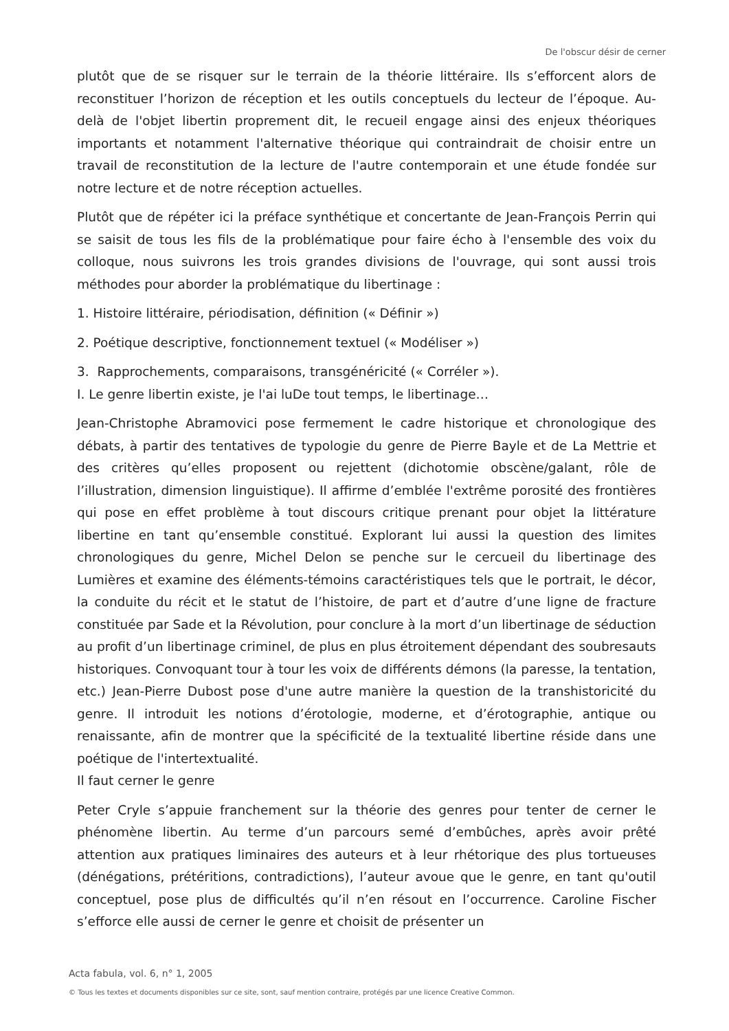De l'obscur désir de cerner
plutôt que de se risquer sur le terrain de la théorie littéraire. Ils s’efforcent alors de reconstituer l’horizon de réception et les outils conceptuels du lecteur de l’époque. Au-delà de l'objet libertin proprement dit, le recueil engage ainsi des enjeux théoriques importants et notamment l'alternative théorique qui contraindrait de choisir entre un travail de reconstitution de la lecture de l'autre contemporain et une étude fondée sur notre lecture et de notre réception actuelles.
Plutôt que de répéter ici la préface synthétique et concertante de Jean-François Perrin qui se saisit de tous les fils de la problématique pour faire écho à l'ensemble des voix du colloque, nous suivrons les trois grandes divisions de l'ouvrage, qui sont aussi trois méthodes pour aborder la problématique du libertinage :
1. Histoire littéraire, périodisation, définition (« Définir »)
2. Poétique descriptive, fonctionnement textuel (« Modéliser »)
3. Rapprochements, comparaisons, transgénéricité (« Corréler »).
I. Le genre libertin existe, je l'ai luDe tout temps, le libertinage…
Jean-Christophe Abramovici pose fermement le cadre historique et chronologique des débats, à partir des tentatives de typologie du genre de Pierre Bayle et de La Mettrie et des critères qu’elles proposent ou rejettent (dichotomie obscène/galant, rôle de l’illustration, dimension linguistique). Il affirme d’emblée l'extrême porosité des frontières qui pose en effet problème à tout discours critique prenant pour objet la littérature libertine en tant qu’ensemble constitué. Explorant lui aussi la question des limites chronologiques du genre, Michel Delon se penche sur le cercueil du libertinage des Lumières et examine des éléments-témoins caractéristiques tels que le portrait, le décor, la conduite du récit et le statut de l’histoire, de part et d’autre d’une ligne de fracture constituée par Sade et la Révolution, pour conclure à la mort d’un libertinage de séduction au profit d’un libertinage criminel, de plus en plus étroitement dépendant des soubresauts historiques. Convoquant tour à tour les voix de différents démons (la paresse, la tentation, etc.) Jean-Pierre Dubost pose d'une autre manière la question de la transhistoricité du genre. Il introduit les notions d’érotologie, moderne, et d’érotographie, antique ou renaissante, afin de montrer que la spécificité de la textualité libertine réside dans une poétique de l'intertextualité.
Il faut cerner le genre
Peter Cryle s’appuie franchement sur la théorie des genres pour tenter de cerner le phénomène libertin. Au terme d’un parcours semé d’embûches, après avoir prêté attention aux pratiques liminaires des auteurs et à leur rhétorique des plus tortueuses (dénégations, prétéritions, contradictions), l’auteur avoue que le genre, en tant qu'outil conceptuel, pose plus de difficultés qu’il n’en résout en l’occurrence. Caroline Fischer s’efforce elle aussi de cerner le genre et choisit de présenter un
Acta fabula, vol. 6, n° 1, 2005
© Tous les textes et documents disponibles sur ce site, sont, sauf mention contraire, protégés par une licence Creative Common.